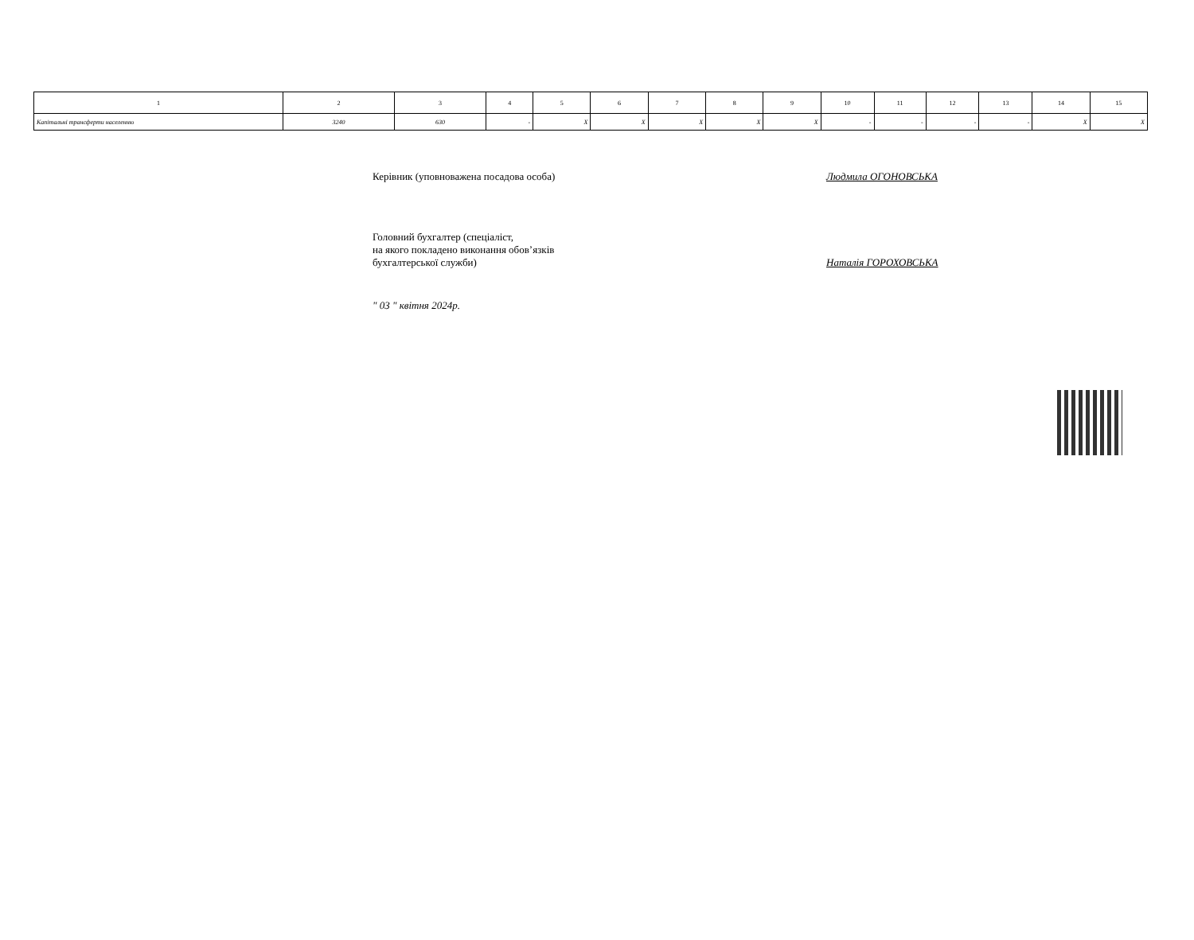| 1 | 2 | 3 | 4 | 5 | 6 | 7 | 8 | 9 | 10 | 11 | 12 | 13 | 14 | 15 |
| --- | --- | --- | --- | --- | --- | --- | --- | --- | --- | --- | --- | --- | --- | --- |
| Капітальні трансферти населенню | 3240 | 630 | - | X | X | X | X | X | - | - | - | - | X | X |
Керівник (уповноважена посадова особа) Людмила ОГОНОВСЬКА
Головний бухгалтер (спеціаліст,
на якого покладено виконання обов’язків
бухгалтерської служби)
Наталія ГОРОХОВСЬКА
" 03 " квітня 2024р.